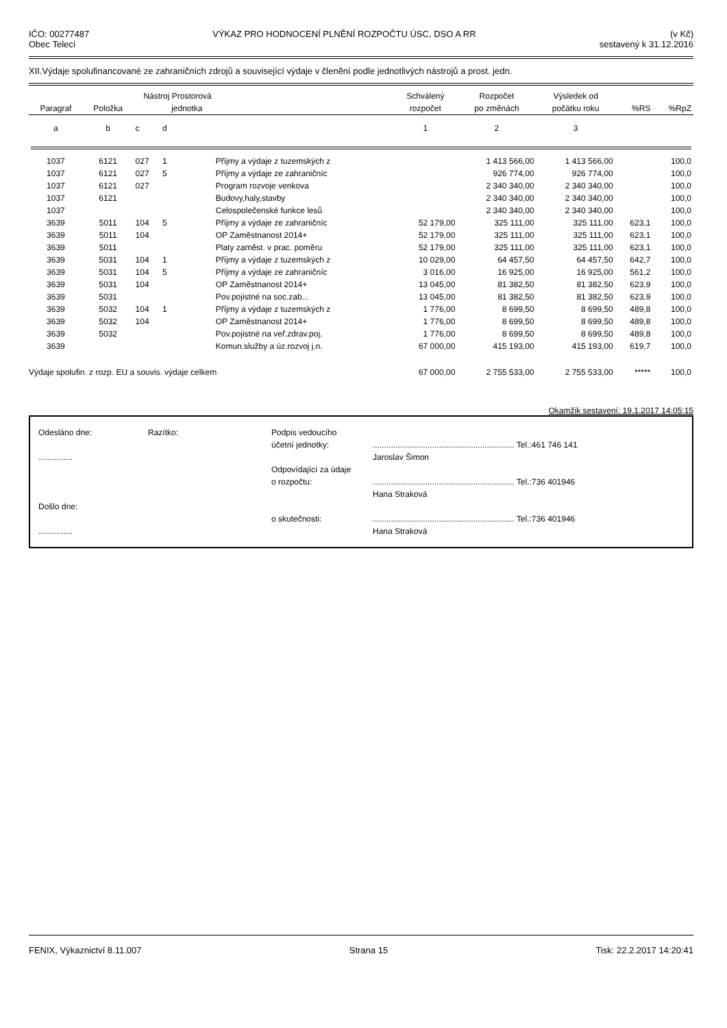IČO: 00277487
Obec Telecí
VÝKAZ PRO HODNOCENÍ PLNĚNÍ ROZPOČTU ÚSC, DSO A RR
(v Kč)
sestavený k 31.12.2016
XII.Výdaje spolufinancované ze zahraničních zdrojů a související výdaje v členění podle jednotlivých nástrojů a prost. jedn.
| | Nástroj Prostorová | | | | Schválený | Rozpočet | Výsledek od | | |
| --- | --- | --- | --- | --- | --- | --- | --- | --- | --- |
| Paragraf | Položka | | jednotka | | rozpočet | po změnách | počátku roku | %RS | %RpZ |
| a | b | c | d | | 1 | 2 | 3 | | |
| 1037 | 6121 | 027 | 1 | Příjmy a výdaje z tuzemských z | | 1 413 566,00 | 1 413 566,00 | | 100,0 |
| 1037 | 6121 | 027 | 5 | Příjmy a výdaje ze zahraničníc | | 926 774,00 | 926 774,00 | | 100,0 |
| 1037 | 6121 | 027 | | Program rozvoje venkova | | 2 340 340,00 | 2 340 340,00 | | 100,0 |
| 1037 | 6121 | | | Budovy,haly,stavby | | 2 340 340,00 | 2 340 340,00 | | 100,0 |
| 1037 | | | | Celospolečenské funkce lesů | | 2 340 340,00 | 2 340 340,00 | | 100,0 |
| 3639 | 5011 | 104 | 5 | Příjmy a výdaje ze zahraničníc | 52 179,00 | 325 111,00 | 325 111,00 | 623,1 | 100,0 |
| 3639 | 5011 | 104 | | OP Zaměstnanost 2014+ | 52 179,00 | 325 111,00 | 325 111,00 | 623,1 | 100,0 |
| 3639 | 5011 | | | Platy zaměst. v prac. poměru | 52 179,00 | 325 111,00 | 325 111,00 | 623,1 | 100,0 |
| 3639 | 5031 | 104 | 1 | Příjmy a výdaje z tuzemských z | 10 029,00 | 64 457,50 | 64 457,50 | 642,7 | 100,0 |
| 3639 | 5031 | 104 | 5 | Příjmy a výdaje ze zahraničníc | 3 016,00 | 16 925,00 | 16 925,00 | 561,2 | 100,0 |
| 3639 | 5031 | 104 | | OP Zaměstnanost 2014+ | 13 045,00 | 81 382,50 | 81 382,50 | 623,9 | 100,0 |
| 3639 | 5031 | | | Pov.pojistné na soc.zab... | 13 045,00 | 81 382,50 | 81 382,50 | 623,9 | 100,0 |
| 3639 | 5032 | 104 | 1 | Příjmy a výdaje z tuzemských z | 1 776,00 | 8 699,50 | 8 699,50 | 489,8 | 100,0 |
| 3639 | 5032 | 104 | | OP Zaměstnanost 2014+ | 1 776,00 | 8 699,50 | 8 699,50 | 489,8 | 100,0 |
| 3639 | 5032 | | | Pov.pojistné na veř.zdrav.poj. | 1 776,00 | 8 699,50 | 8 699,50 | 489,8 | 100,0 |
| 3639 | | | | Komun.služby a úz.rozvoj j.n. | 67 000,00 | 415 193,00 | 415 193,00 | 619,7 | 100,0 |
| Výdaje spolufin. z rozp. EU a souvis. výdaje celkem | | | | | 67 000,00 | 2 755 533,00 | 2 755 533,00 | ***** | 100,0 |
Okamžik sestavení: 19.1.2017 14:05:15
Odesláno dne:
...............
Došlo dne:
...............
Razítko: Podpis vedoucího
účetní jednotky:
Odpovídající za údaje
o rozpočtu:
o skutečnosti:
.............................................................. Tel.:461 746 141
Jaroslav Šimon
.............................................................. Tel.:736 401946
Hana Straková
.............................................................. Tel.:736 401946
Hana Straková
FENIX, Výkaznictví 8.11.007 Strana 15 Tisk: 22.2.2017 14:20:41